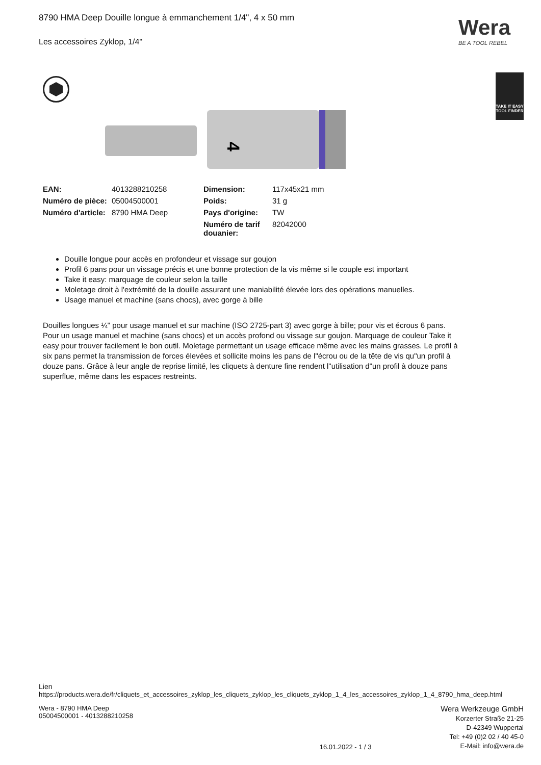8790 HMA Deep Douille longue à emmanchement 1/4", 4 x 50 mm
Les accessoires Zyklop, 1/4"
Wera
BE A TOOL REBEL
TAKE IT EASY
TOOL FINDER
4
| EAN: | 4013288210258 | Dimension: | 117x45x21 mm |
| Numéro de pièce: | 05004500001 | Poids: | 31 g |
| Numéro d'article: | 8790 HMA Deep | Pays d'origine: | TW |
| | | Numéro de tarif douanier: | 82042000 |
Douille longue pour accès en profondeur et vissage sur goujon
Profil 6 pans pour un vissage précis et une bonne protection de la vis même si le couple est important
Take it easy: marquage de couleur selon la taille
Moletage droit à l'extrémité de la douille assurant une maniabilité élevée lors des opérations manuelles.
Usage manuel et machine (sans chocs), avec gorge à bille
Douilles longues ¼" pour usage manuel et sur machine (ISO 2725-part 3) avec gorge à bille; pour vis et écrous 6 pans. Pour un usage manuel et machine (sans chocs) et un accès profond ou vissage sur goujon. Marquage de couleur Take it easy pour trouver facilement le bon outil. Moletage permettant un usage efficace même avec les mains grasses. Le profil à six pans permet la transmission de forces élevées et sollicite moins les pans de l"écrou ou de la tête de vis qu"un profil à douze pans. Grâce à leur angle de reprise limité, les cliquets à denture fine rendent l"utilisation d"un profil à douze pans superflue, même dans les espaces restreints.
Lien
https://products.wera.de/fr/cliquets_et_accessoires_zyklop_les_cliquets_zyklop_les_cliquets_zyklop_1_4_les_accessoires_zyklop_1_4_8790_hma_deep.html
Wera - 8790 HMA Deep
05004500001 - 4013288210258
16.01.2022 - 1 / 3
Wera Werkzeuge GmbH
Korzerter Straße 21-25
D-42349 Wuppertal
Tel: +49 (0)2 02 / 40 45-0
E-Mail: info@wera.de